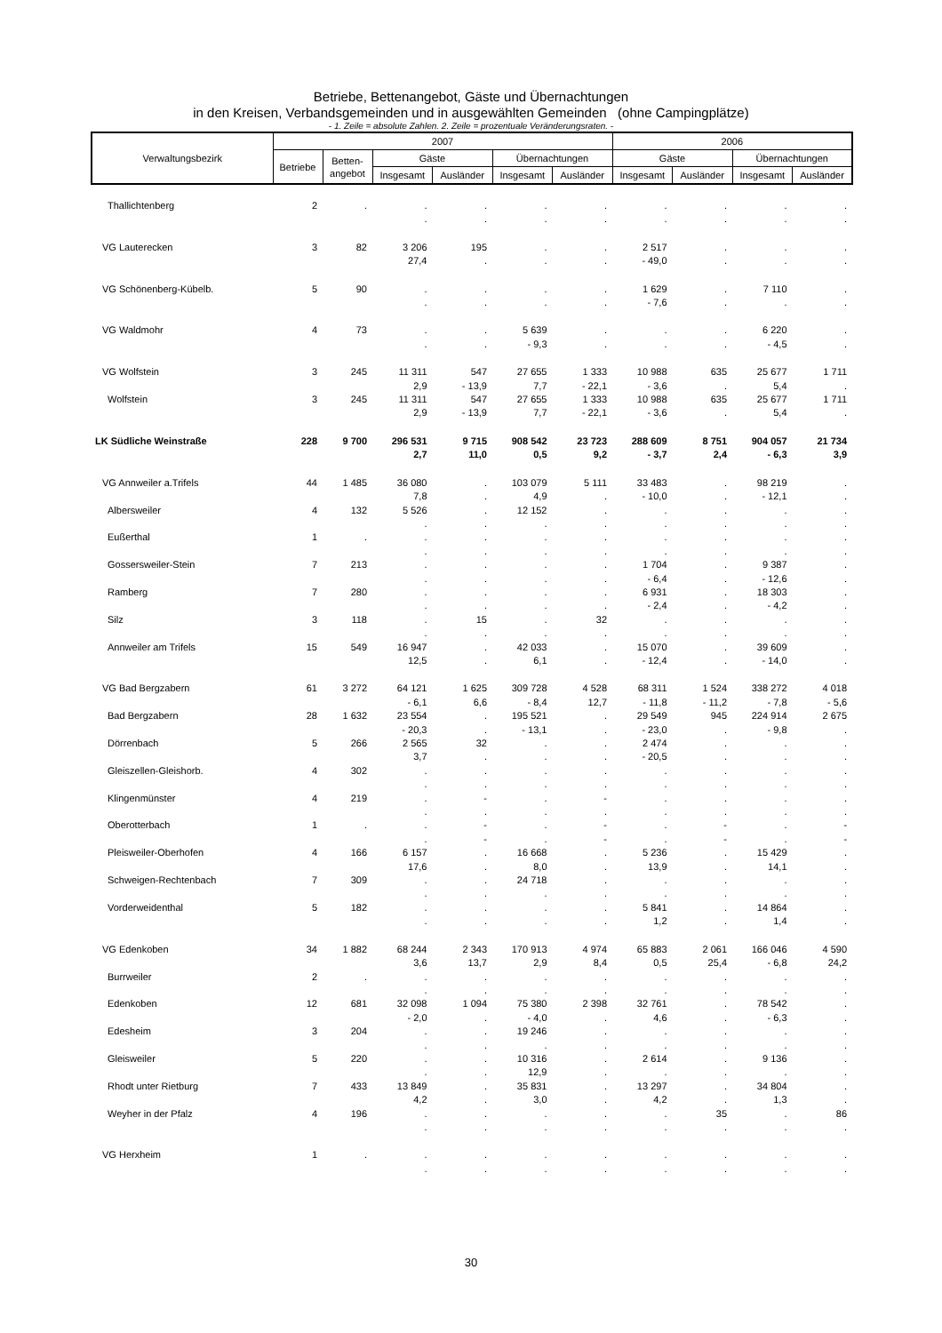Betriebe, Bettenangebot, Gäste und Übernachtungen
in den Kreisen, Verbandsgemeinden und in ausgewählten Gemeinden (ohne Campingplätze)
- 1. Zeile = absolute Zahlen. 2. Zeile = prozentuale Veränderungsraten. -
| Verwaltungsbezirk | 2007 | | | | | | 2006 | | | |
| --- | --- | --- | --- | --- | --- | --- | --- | --- | --- | --- |
| | Betriebe | Betten- angebot | Gäste | | Übernachtungen | | Gäste | | Übernachtungen | |
| | | | Insgesamt | Ausländer | Insgesamt | Ausländer | Insgesamt | Ausländer | Insgesamt | Ausländer |
| Thallichtenberg | 2 | . | . | . | . | . | . | . | . | . |
| | | | . | . | . | . | . | . | . | . |
| VG Lauterecken | 3 | 82 | 3 206 | 195 | . | . | 2 517 | . | . | . |
| | | | 27,4 | . | . | . | - 49,0 | . | . | . |
| VG Schönenberg-Kübelb. | 5 | 90 | . | . | . | . | 1 629 | . | 7 110 | . |
| | | | . | . | . | . | - 7,6 | . | . | . |
| VG Waldmohr | 4 | 73 | . | . | 5 639 | . | . | . | 6 220 | . |
| | | | . | . | - 9,3 | . | . | . | - 4,5 | . |
| VG Wolfstein | 3 | 245 | 11 311 | 547 | 27 655 | 1 333 | 10 988 | 635 | 25 677 | 1 711 |
| | | | 2,9 | - 13,9 | 7,7 | - 22,1 | - 3,6 | . | 5,4 | . |
| Wolfstein | 3 | 245 | 11 311 | 547 | 27 655 | 1 333 | 10 988 | 635 | 25 677 | 1 711 |
| | | | 2,9 | - 13,9 | 7,7 | - 22,1 | - 3,6 | . | 5,4 | . |
| LK Südliche Weinstraße | 228 | 9 700 | 296 531 | 9 715 | 908 542 | 23 723 | 288 609 | 8 751 | 904 057 | 21 734 |
| | | | 2,7 | 11,0 | 0,5 | 9,2 | - 3,7 | 2,4 | - 6,3 | 3,9 |
| VG Annweiler a.Trifels | 44 | 1 485 | 36 080 | . | 103 079 | 5 111 | 33 483 | . | 98 219 | . |
| | | | 7,8 | . | 4,9 | . | - 10,0 | . | - 12,1 | . |
| Albersweiler | 4 | 132 | 5 526 | . | 12 152 | . | . | . | . | . |
| | | | . | . | . | . | . | . | . | . |
| Eußerthal | 1 | . | . | . | . | . | . | . | . | . |
| | | | . | . | . | . | . | . | . | . |
| Gossersweiler-Stein | 7 | 213 | . | . | . | . | 1 704 | . | 9 387 | . |
| | | | . | . | . | . | - 6,4 | . | - 12,6 | . |
| Ramberg | 7 | 280 | . | . | . | . | 6 931 | . | 18 303 | . |
| | | | . | . | . | . | - 2,4 | . | - 4,2 | . |
| Silz | 3 | 118 | . | 15 | . | 32 | . | . | . | . |
| | | | . | . | . | . | . | . | . | . |
| Annweiler am Trifels | 15 | 549 | 16 947 | . | 42 033 | . | 15 070 | . | 39 609 | . |
| | | | 12,5 | . | 6,1 | . | - 12,4 | . | - 14,0 | . |
| VG Bad Bergzabern | 61 | 3 272 | 64 121 | 1 625 | 309 728 | 4 528 | 68 311 | 1 524 | 338 272 | 4 018 |
| | | | - 6,1 | 6,6 | - 8,4 | 12,7 | - 11,8 | - 11,2 | - 7,8 | - 5,6 |
| Bad Bergzabern | 28 | 1 632 | 23 554 | . | 195 521 | . | 29 549 | 945 | 224 914 | 2 675 |
| | | | - 20,3 | . | - 13,1 | . | - 23,0 | . | - 9,8 | . |
| Dörrenbach | 5 | 266 | 2 565 | 32 | . | . | 2 474 | . | . | . |
| | | | 3,7 | . | . | . | - 20,5 | . | . | . |
| Gleiszellen-Gleishorb. | 4 | 302 | . | . | . | . | . | . | . | . |
| | | | . | . | . | . | . | . | . | . |
| Klingenmünster | 4 | 219 | . | - | . | - | . | . | . | . |
| | | | . | . | . | . | . | . | . | . |
| Oberotterbach | 1 | . | . | - | . | - | . | - | . | - |
| | | | . | - | . | - | . | - | . | - |
| Pleisweiler-Oberhofen | 4 | 166 | 6 157 | . | 16 668 | . | 5 236 | . | 15 429 | . |
| | | | 17,6 | . | 8,0 | . | 13,9 | . | 14,1 | . |
| Schweigen-Rechtenbach | 7 | 309 | . | . | 24 718 | . | . | . | . | . |
| | | | . | . | . | . | . | . | . | . |
| Vorderweidenthal | 5 | 182 | . | . | . | . | 5 841 | . | 14 864 | . |
| | | | . | . | . | . | 1,2 | . | 1,4 | . |
| VG Edenkoben | 34 | 1 882 | 68 244 | 2 343 | 170 913 | 4 974 | 65 883 | 2 061 | 166 046 | 4 590 |
| | | | 3,6 | 13,7 | 2,9 | 8,4 | 0,5 | 25,4 | - 6,8 | 24,2 |
| Burrweiler | 2 | . | . | . | . | . | . | . | . | . |
| | | | . | . | . | . | . | . | . | . |
| Edenkoben | 12 | 681 | 32 098 | 1 094 | 75 380 | 2 398 | 32 761 | . | 78 542 | . |
| | | | - 2,0 | . | - 4,0 | . | 4,6 | . | - 6,3 | . |
| Edesheim | 3 | 204 | . | . | 19 246 | . | . | . | . | . |
| | | | . | . | . | . | . | . | . | . |
| Gleisweiler | 5 | 220 | . | . | 10 316 | . | 2 614 | . | 9 136 | . |
| | | | . | . | 12,9 | . | . | . | . | . |
| Rhodt unter Rietburg | 7 | 433 | 13 849 | . | 35 831 | . | 13 297 | . | 34 804 | . |
| | | | 4,2 | . | 3,0 | . | 4,2 | . | 1,3 | . |
| Weyher in der Pfalz | 4 | 196 | . | . | . | . | . | 35 | . | 86 |
| | | | . | . | . | . | . | . | . | . |
| VG Herxheim | 1 | . | . | . | . | . | . | . | . | . |
| | | | . | . | . | . | . | . | . | . |
30